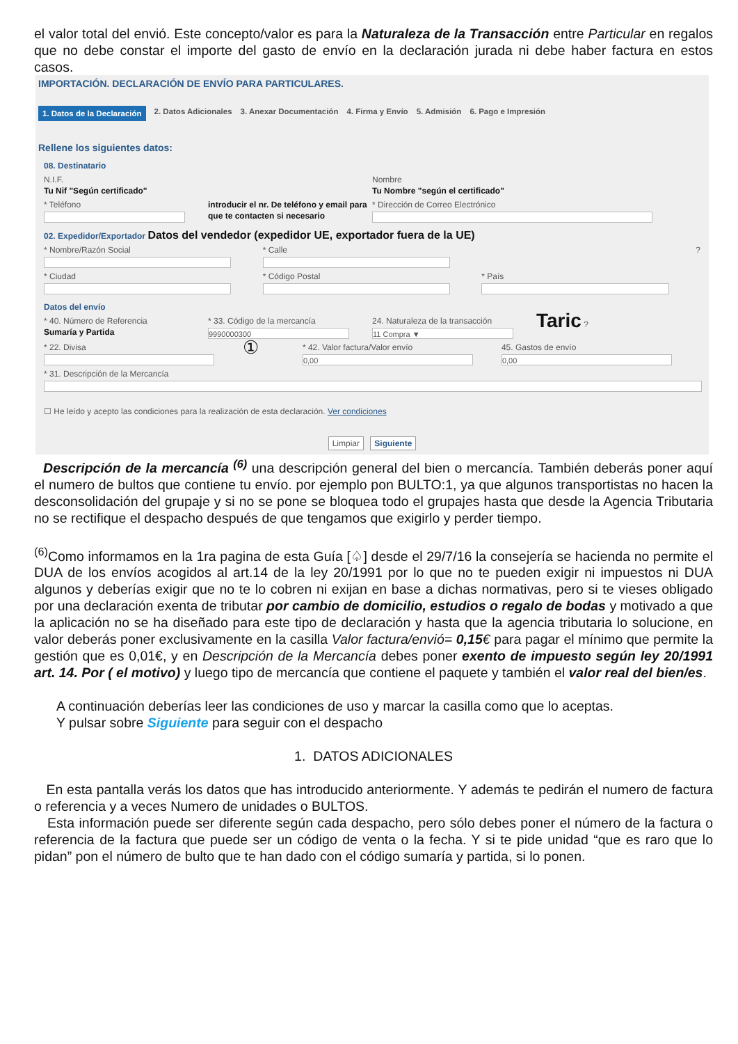el valor total del envió. Este concepto/valor es para la Naturaleza de la Transacción entre Particular en regalos que no debe constar el importe del gasto de envío en la declaración jurada ni debe haber factura en estos casos.
IMPORTACIÓN. DECLARACIÓN DE ENVÍO PARA PARTICULARES.
1. Datos de la Declaración 2. Datos Adicionales 3. Anexar Documentación 4. Firma y Envío 5. Admisión 6. Pago e Impresión
Rellene los siguientes datos:
08. Destinatario
N.I.F.
Tu Nif "Según certificado"
Nombre
Tu Nombre "según el certificado"
* Teléfono introducir el nr. De teléfono y email para que te contacten si necesario
* Dirección de Correo Electrónico
02. Expedidor/Exportador Datos del vendedor (expedidor UE, exportador fuera de la UE)
* Nombre/Razón Social * Calle ?
* Ciudad * Código Postal * País
Datos del envío
* 40. Número de Referencia
Sumaría y Partida
* 33. Código de la mercancía
9990000300
24. Naturaleza de la transacción
11 Compra ▼
Taric ?
* 22. Divisa
①
* 42. Valor factura/Valor envío
0,00
45. Gastos de envío
0,00
* 31. Descripción de la Mercancía
☐ He leído y acepto las condiciones para la realización de esta declaración. Ver condiciones
Limpiar Siguiente
Descripción de la mercancía <sup>(6)</sup> una descripción general del bien o mercancía. También deberás poner aquí el numero de bultos que contiene tu envío. por ejemplo pon BULTO:1, ya que algunos transportistas no hacen la desconsolidación del grupaje y si no se pone se bloquea todo el grupajes hasta que desde la Agencia Tributaria no se rectifique el despacho después de que tengamos que exigirlo y perder tiempo.
<sup>(6)</sup> Como informamos en la 1ra pagina de esta Guía [♤] desde el 29/7/16 la consejería se hacienda no permite el DUA de los envíos acogidos al art.14 de la ley 20/1991 por lo que no te pueden exigir ni impuestos ni DUA algunos y deberías exigir que no te lo cobren ni exijan en base a dichas normativas, pero si te vieses obligado por una declaración exenta de tributar por cambio de domicilio, estudios o regalo de bodas y motivado a que la aplicación no se ha diseñado para este tipo de declaración y hasta que la agencia tributaria lo solucione, en valor deberás poner exclusivamente en la casilla Valor factura/envió= 0,15€ para pagar el mínimo que permite la gestión que es 0,01€, y en Descripción de la Mercancía debes poner exento de impuesto según ley 20/1991 art. 14. Por ( el motivo) y luego tipo de mercancía que contiene el paquete y también el valor real del bien/es.
A continuación deberías leer las condiciones de uso y marcar la casilla como que lo aceptas.
Y pulsar sobre Siguiente para seguir con el despacho
1. DATOS ADICIONALES
En esta pantalla verás los datos que has introducido anteriormente. Y además te pedirán el numero de factura o referencia y a veces Numero de unidades o BULTOS.
Esta información puede ser diferente según cada despacho, pero sólo debes poner el número de la factura o referencia de la factura que puede ser un código de venta o la fecha. Y si te pide unidad “que es raro que lo pidan” pon el número de bulto que te han dado con el código sumaría y partida, si lo ponen.